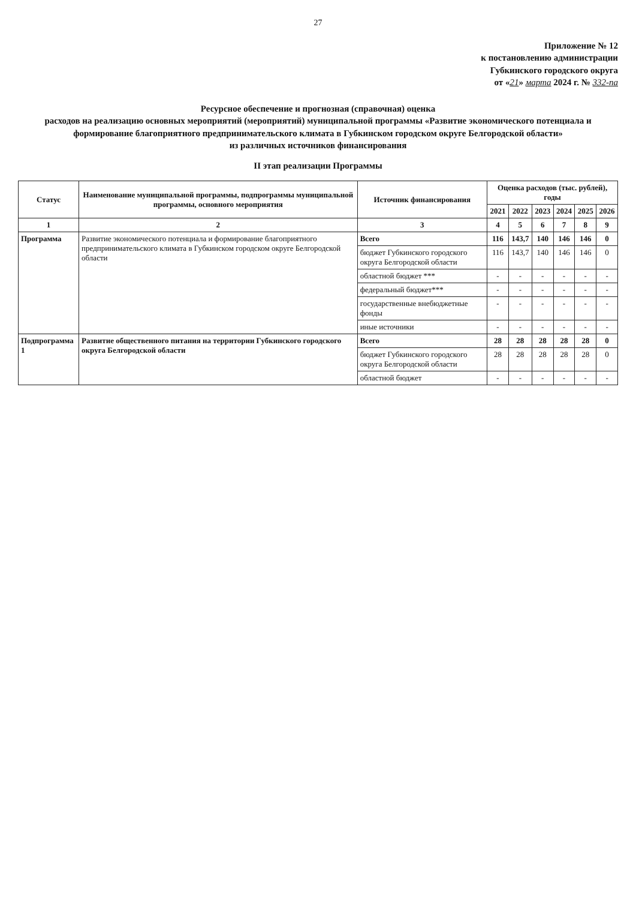27
Приложение № 12
к постановлению администрации
Губкинского городского округа
от «21» марта 2024 г. № 332-па
Ресурсное обеспечение и прогнозная (справочная) оценка
расходов на реализацию основных мероприятий (мероприятий) муниципальной программы «Развитие экономического потенциала и формирование благоприятного предпринимательского климата в Губкинском городском округе Белгородской области»
из различных источников финансирования
II этап реализации Программы
| Статус | Наименование муниципальной программы, подпрограммы муниципальной программы, основного мероприятия | Источник финансирования | Оценка расходов (тыс. рублей), годы | | | | | |
| --- | --- | --- | --- | --- | --- | --- | --- | --- |
| | | | 2021 | 2022 | 2023 | 2024 | 2025 | 2026 |
| 1 | 2 | 3 | 4 | 5 | 6 | 7 | 8 | 9 |
| Программа | Развитие экономического потенциала и формирование благоприятного предпринимательского климата в Губкинском городском округе Белгородской области | Всего | 116 | 143,7 | 140 | 146 | 146 | 0 |
| | | бюджет Губкинского городского округа Белгородской области | 116 | 143,7 | 140 | 146 | 146 | 0 |
| | | областной бюджет *** | - | - | - | - | - | - |
| | | федеральный бюджет*** | - | - | - | - | - | - |
| | | государственные внебюджетные фонды | - | - | - | - | - | - |
| | | иные источники | - | - | - | - | - | - |
| Подпрограмма 1 | Развитие общественного питания на территории Губкинского городского округа Белгородской области | Всего | 28 | 28 | 28 | 28 | 28 | 0 |
| | | бюджет Губкинского городского округа Белгородской области | 28 | 28 | 28 | 28 | 28 | 0 |
| | | областной бюджет | - | - | - | - | - | - |